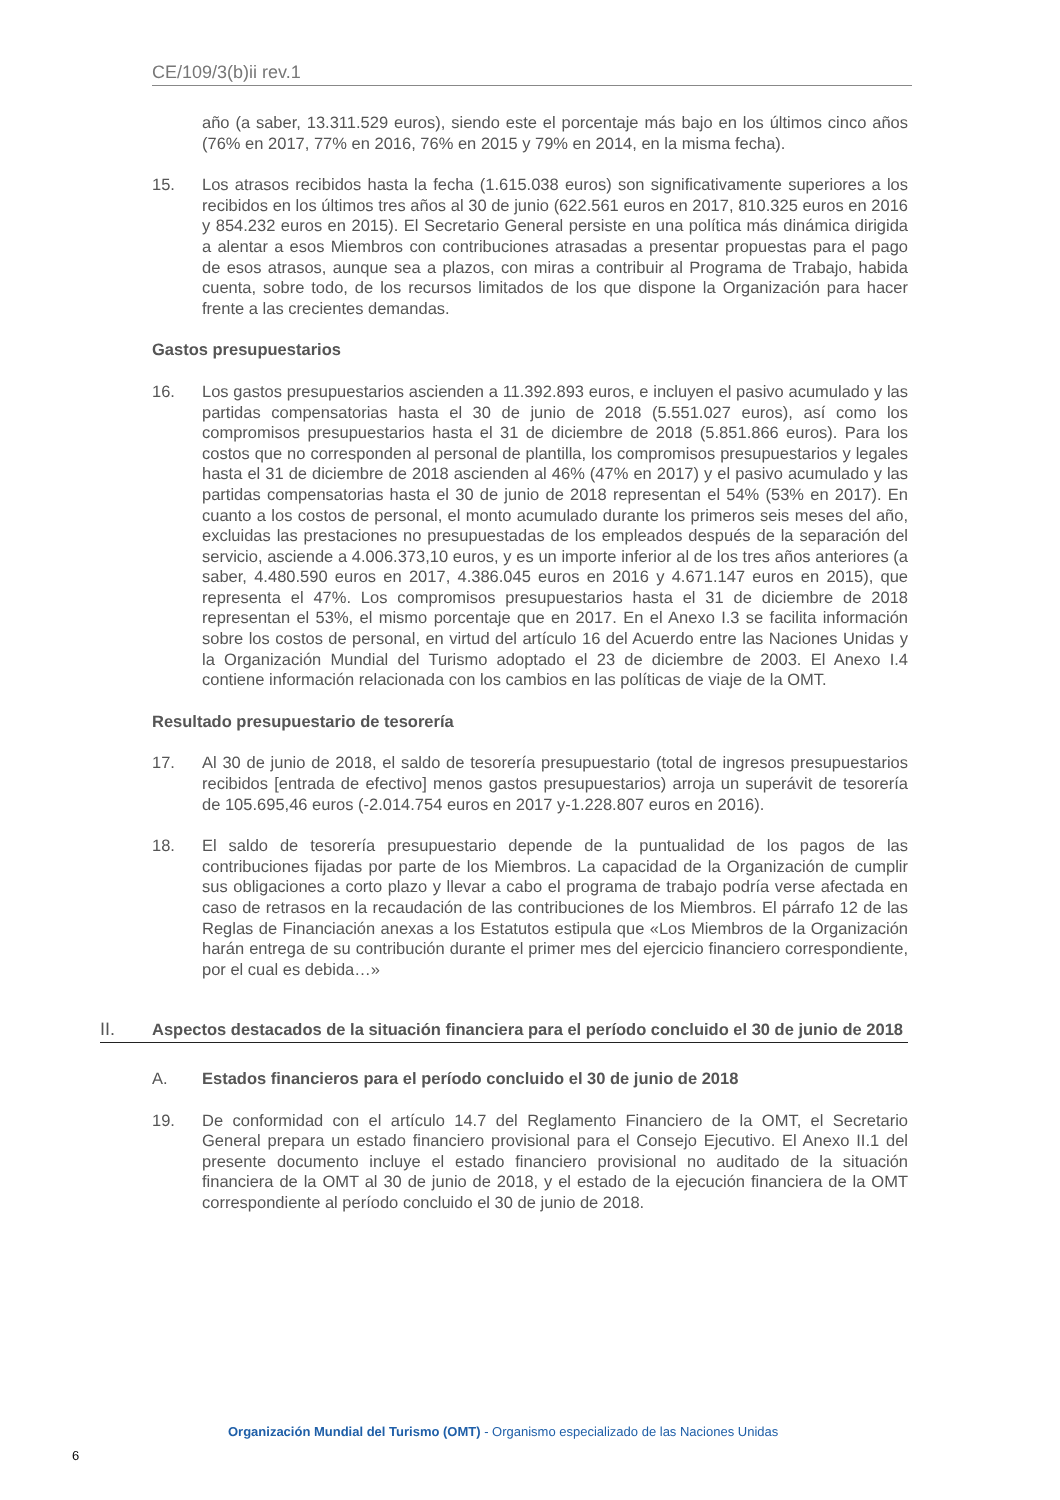CE/109/3(b)ii rev.1
año (a saber, 13.311.529 euros), siendo este el porcentaje más bajo en los últimos cinco años (76% en 2017, 77% en 2016, 76% en 2015 y 79% en 2014, en la misma fecha).
15. Los atrasos recibidos hasta la fecha (1.615.038 euros) son significativamente superiores a los recibidos en los últimos tres años al 30 de junio (622.561 euros en 2017, 810.325 euros en 2016 y 854.232 euros en 2015). El Secretario General persiste en una política más dinámica dirigida a alentar a esos Miembros con contribuciones atrasadas a presentar propuestas para el pago de esos atrasos, aunque sea a plazos, con miras a contribuir al Programa de Trabajo, habida cuenta, sobre todo, de los recursos limitados de los que dispone la Organización para hacer frente a las crecientes demandas.
Gastos presupuestarios
16. Los gastos presupuestarios ascienden a 11.392.893 euros, e incluyen el pasivo acumulado y las partidas compensatorias hasta el 30 de junio de 2018 (5.551.027 euros), así como los compromisos presupuestarios hasta el 31 de diciembre de 2018 (5.851.866 euros). Para los costos que no corresponden al personal de plantilla, los compromisos presupuestarios y legales hasta el 31 de diciembre de 2018 ascienden al 46% (47% en 2017) y el pasivo acumulado y las partidas compensatorias hasta el 30 de junio de 2018 representan el 54% (53% en 2017). En cuanto a los costos de personal, el monto acumulado durante los primeros seis meses del año, excluidas las prestaciones no presupuestadas de los empleados después de la separación del servicio, asciende a 4.006.373,10 euros, y es un importe inferior al de los tres años anteriores (a saber, 4.480.590 euros en 2017, 4.386.045 euros en 2016 y 4.671.147 euros en 2015), que representa el 47%. Los compromisos presupuestarios hasta el 31 de diciembre de 2018 representan el 53%, el mismo porcentaje que en 2017. En el Anexo I.3 se facilita información sobre los costos de personal, en virtud del artículo 16 del Acuerdo entre las Naciones Unidas y la Organización Mundial del Turismo adoptado el 23 de diciembre de 2003. El Anexo I.4 contiene información relacionada con los cambios en las políticas de viaje de la OMT.
Resultado presupuestario de tesorería
17. Al 30 de junio de 2018, el saldo de tesorería presupuestario (total de ingresos presupuestarios recibidos [entrada de efectivo] menos gastos presupuestarios) arroja un superávit de tesorería de 105.695,46 euros (-2.014.754 euros en 2017 y-1.228.807 euros en 2016).
18. El saldo de tesorería presupuestario depende de la puntualidad de los pagos de las contribuciones fijadas por parte de los Miembros. La capacidad de la Organización de cumplir sus obligaciones a corto plazo y llevar a cabo el programa de trabajo podría verse afectada en caso de retrasos en la recaudación de las contribuciones de los Miembros. El párrafo 12 de las Reglas de Financiación anexas a los Estatutos estipula que «Los Miembros de la Organización harán entrega de su contribución durante el primer mes del ejercicio financiero correspondiente, por el cual es debida…»
II. Aspectos destacados de la situación financiera para el período concluido el 30 de junio de 2018
A. Estados financieros para el período concluido el 30 de junio de 2018
19. De conformidad con el artículo 14.7 del Reglamento Financiero de la OMT, el Secretario General prepara un estado financiero provisional para el Consejo Ejecutivo. El Anexo II.1 del presente documento incluye el estado financiero provisional no auditado de la situación financiera de la OMT al 30 de junio de 2018, y el estado de la ejecución financiera de la OMT correspondiente al período concluido el 30 de junio de 2018.
Organización Mundial del Turismo (OMT) - Organismo especializado de las Naciones Unidas
6